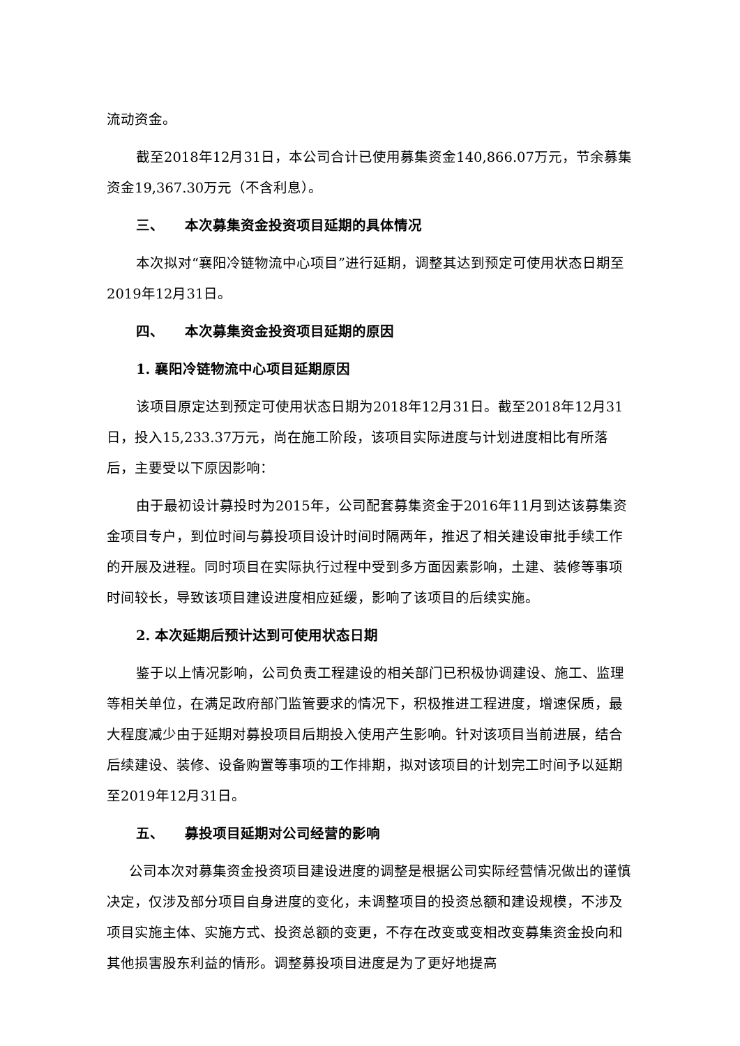流动资金。
截至2018年12月31日，本公司合计已使用募集资金140,866.07万元，节余募集资金19,367.30万元（不含利息）。
三、 本次募集资金投资项目延期的具体情况
本次拟对“襄阳冷链物流中心项目”进行延期，调整其达到预定可使用状态日期至2019年12月31日。
四、 本次募集资金投资项目延期的原因
1. 襄阳冷链物流中心项目延期原因
该项目原定达到预定可使用状态日期为2018年12月31日。截至2018年12月31日，投入15,233.37万元，尚在施工阶段，该项目实际进度与计划进度相比有所落后，主要受以下原因影响：
由于最初设计募投时为2015年，公司配套募集资金于2016年11月到达该募集资金项目专户，到位时间与募投项目设计时间时隔两年，推迟了相关建设审批手续工作的开展及进程。同时项目在实际执行过程中受到多方面因素影响，土建、装修等事项时间较长，导致该项目建设进度相应延缓，影响了该项目的后续实施。
2. 本次延期后预计达到可使用状态日期
鉴于以上情况影响，公司负责工程建设的相关部门已积极协调建设、施工、监理等相关单位，在满足政府部门监管要求的情况下，积极推进工程进度，增速保质，最大程度减少由于延期对募投项目后期投入使用产生影响。针对该项目当前进展，结合后续建设、装修、设备购置等事项的工作排期，拟对该项目的计划完工时间予以延期至2019年12月31日。
五、 募投项目延期对公司经营的影响
公司本次对募集资金投资项目建设进度的调整是根据公司实际经营情况做出的谨慎决定，仅涉及部分项目自身进度的变化，未调整项目的投资总额和建设规模，不涉及项目实施主体、实施方式、投资总额的变更，不存在改变或变相改变募集资金投向和其他损害股东利益的情形。调整募投项目进度是为了更好地提高